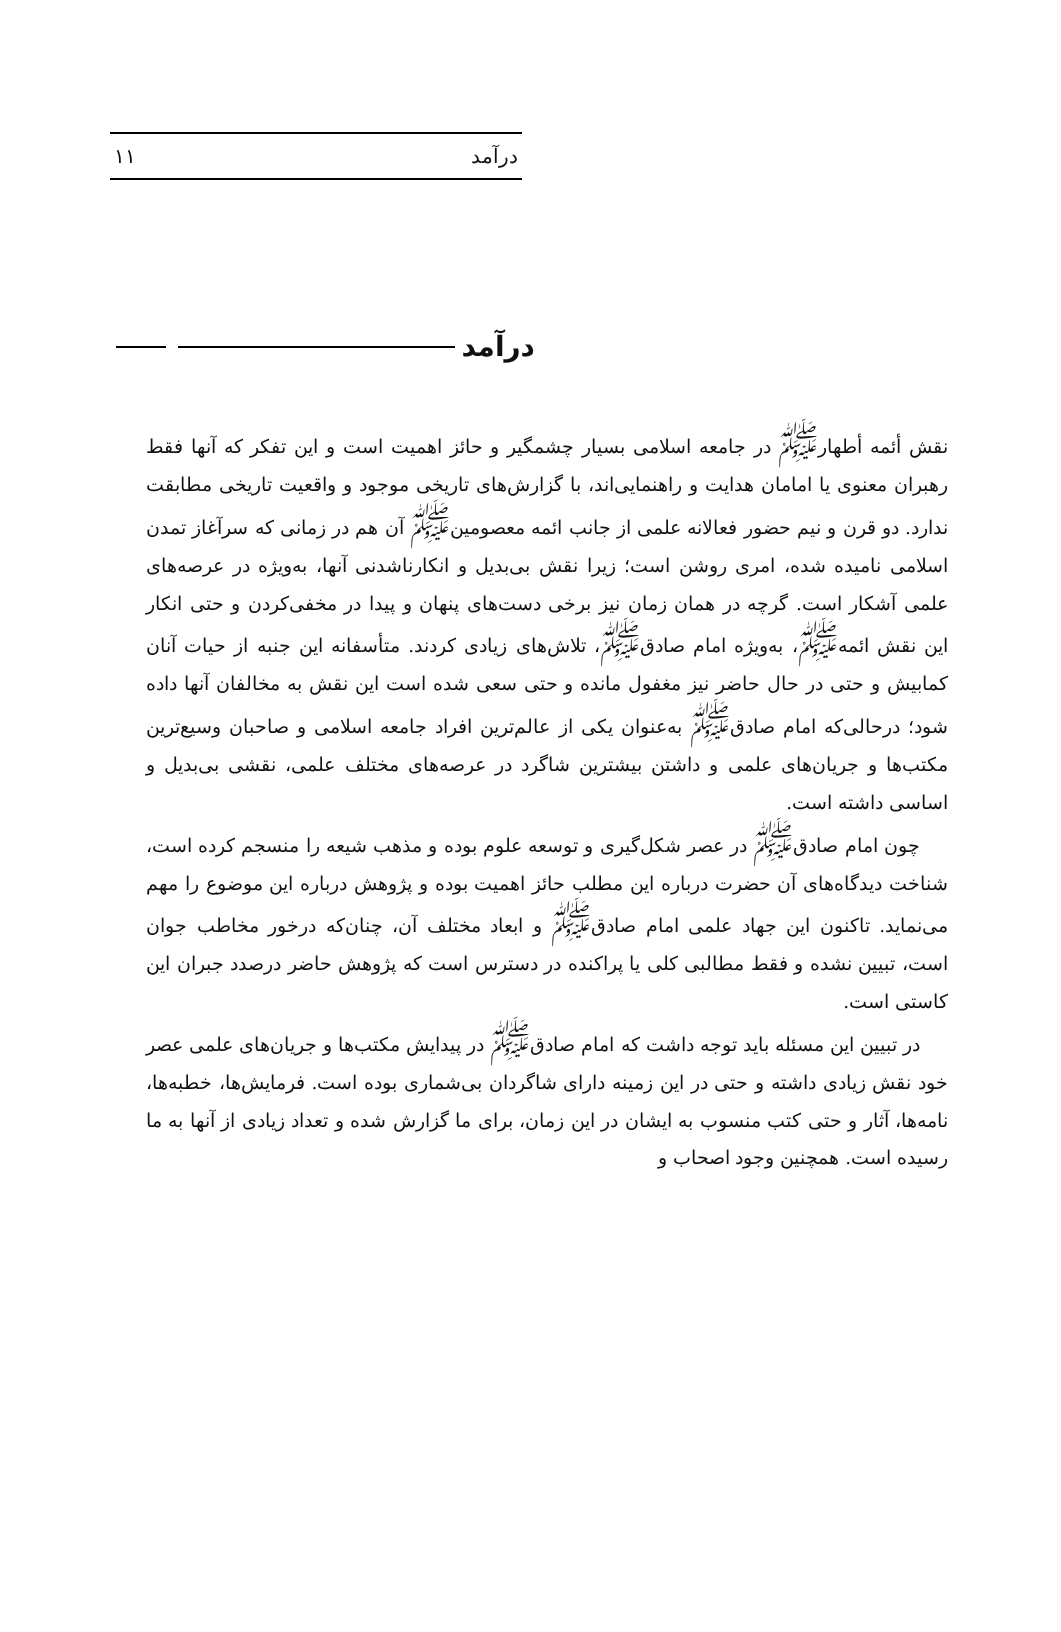درآمد ۱۱
درآمد
نقش أئمه أطهار<sup>ﷺ</sup> در جامعه اسلامی بسیار چشمگیر و حائز اهمیت است و این تفکر که آنها فقط رهبران معنوی یا امامان هدایت و راهنمایی‌اند، با گزارش‌های تاریخی موجود و واقعیت تاریخی مطابقت ندارد. دو قرن و نیم حضور فعالانه علمی از جانب ائمه معصومین<sup>ﷺ</sup> آن هم در زمانی که سرآغاز تمدن اسلامی نامیده شده، امری روشن است؛ زیرا نقش بی‌بدیل و انکارناشدنی آنها، به‌ویژه در عرصه‌های علمی آشکار است. گرچه در همان زمان نیز برخی دست‌های پنهان و پیدا در مخفی‌کردن و حتی انکار این نقش ائمه<sup>ﷺ</sup>، به‌ویژه امام صادق<sup>ﷺ</sup>، تلاش‌های زیادی کردند. متأسفانه این جنبه از حیات آنان کمابیش و حتی در حال حاضر نیز مغفول مانده و حتی سعی شده است این نقش به مخالفان آنها داده شود؛ درحالی‌که امام صادق<sup>ﷺ</sup> به‌عنوان یکی از عالم‌ترین افراد جامعه اسلامی و صاحبان وسیع‌ترین مکتب‌ها و جریان‌های علمی و داشتن بیشترین شاگرد در عرصه‌های مختلف علمی، نقشی بی‌بدیل و اساسی داشته است.
چون امام صادق<sup>ﷺ</sup> در عصر شکل‌گیری و توسعه علوم بوده و مذهب شیعه را منسجم کرده است، شناخت دیدگاه‌های آن حضرت درباره این مطلب حائز اهمیت بوده و پژوهش درباره این موضوع را مهم می‌نماید. تاکنون این جهاد علمی امام صادق<sup>ﷺ</sup> و ابعاد مختلف آن، چنان‌که درخور مخاطب جوان است، تبیین نشده و فقط مطالبی کلی یا پراکنده در دسترس است که پژوهش حاضر درصدد جبران این کاستی است.
در تبیین این مسئله باید توجه داشت که امام صادق<sup>ﷺ</sup> در پیدایش مکتب‌ها و جریان‌های علمی عصر خود نقش زیادی داشته و حتی در این زمینه دارای شاگردان بی‌شماری بوده است. فرمایش‌ها، خطبه‌ها، نامه‌ها، آثار و حتی کتب منسوب به ایشان در این زمان، برای ما گزارش شده و تعداد زیادی از آنها به ما رسیده است. همچنین وجود اصحاب و